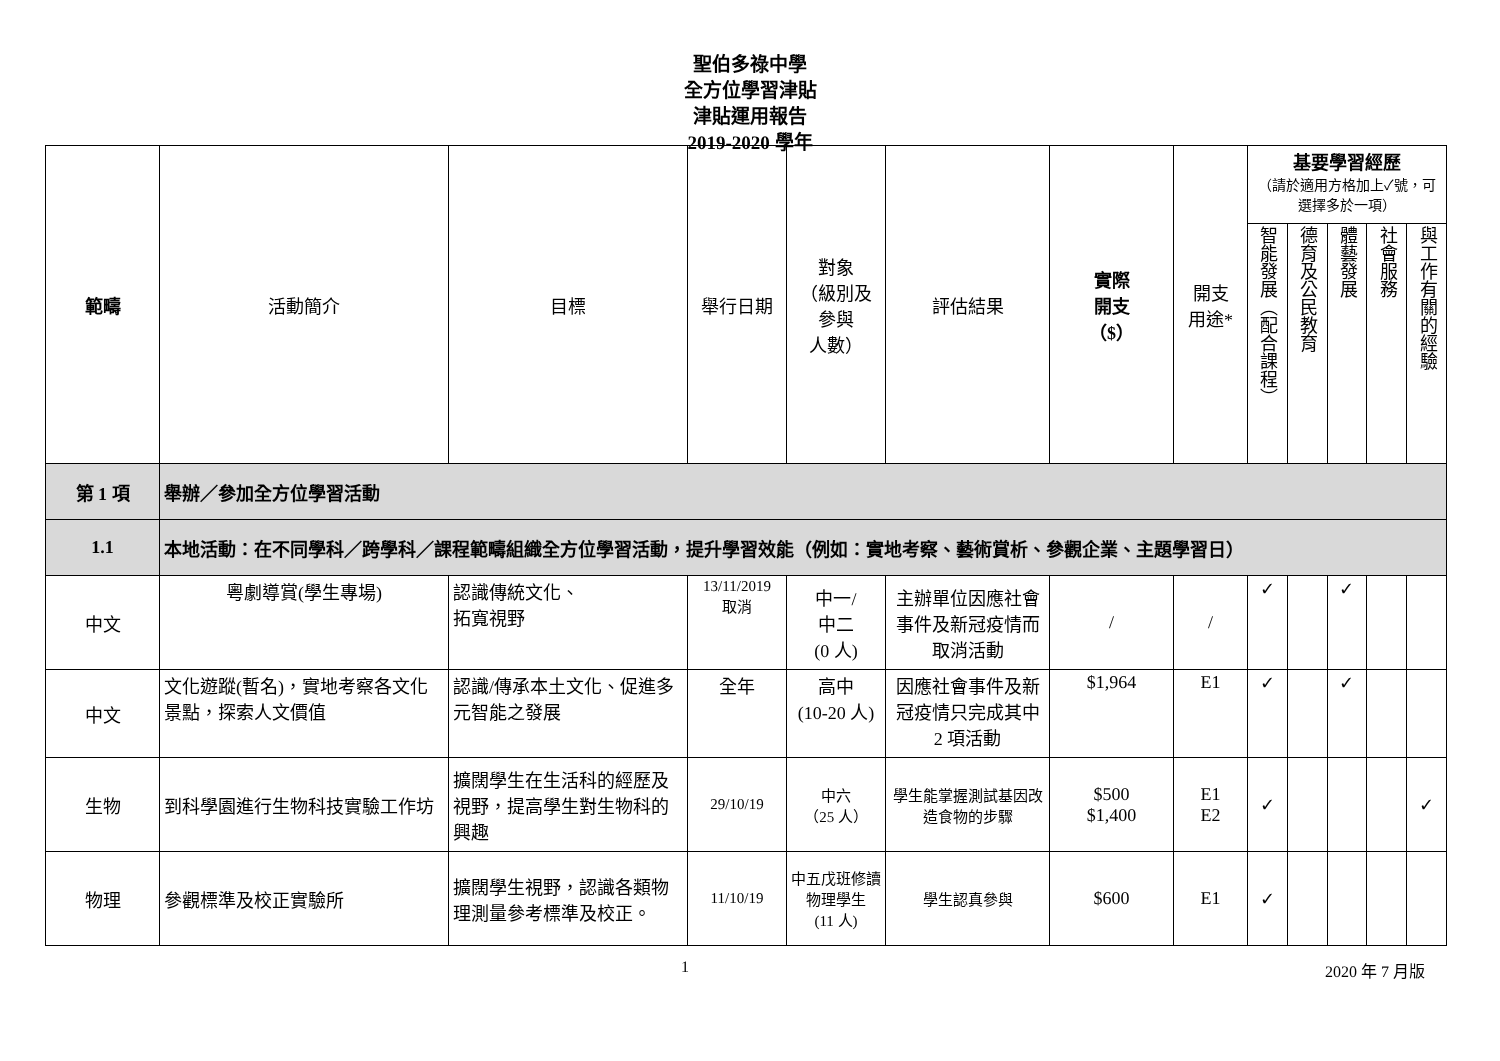聖伯多祿中學
全方位學習津貼
津貼運用報告
2019-2020 學年
| 範疇 | 活動簡介 | 目標 | 舉行日期 | 對象 （級別及 參與 人數） | 評估結果 | 實際 開支 （$） | 開支 用途* | 基要學習經歷 （請於適用方格加上✓號，可選擇多於一項） | | | | |
| --- | --- | --- | --- | --- | --- | --- | --- | --- | --- | --- | --- | --- |
| | | | | | | | | 智能發展（配合課程） | 德育及公民教育 | 體藝發展 | 社會服務 | 與工作有關的經驗 |
| 第 1 項 | 舉辦／參加全方位學習活動 | | | | | | | | | | | |
| 1.1 | 本地活動：在不同學科／跨學科／課程範疇組織全方位學習活動，提升學習效能（例如：實地考察、藝術賞析、參觀企業、主題學習日） | | | | | | | | | | | |
| 中文 | 粵劇導賞(學生專場) | 認識傳統文化、 拓寬視野 | 13/11/2019 取消 | 中一/ 中二 (0 人) | 主辦單位因應社會事件及新冠疫情而取消活動 | / | / | ✓ | | ✓ | | |
| 中文 | 文化遊蹤(暫名)，實地考察各文化景點，探索人文價值 | 認識/傳承本土文化、促進多元智能之發展 | 全年 | 高中 (10-20 人) | 因應社會事件及新冠疫情只完成其中 2 項活動 | $1,964 | E1 | ✓ | | ✓ | | |
| 生物 | 到科學園進行生物科技實驗工作坊 | 擴闊學生在生活科的經歷及視野，提高學生對生物科的興趣 | 29/10/19 | 中六 （25 人） | 學生能掌握測試基因改造食物的步驟 | $500 $1,400 | E1 E2 | ✓ | | | | ✓ |
| 物理 | 參觀標準及校正實驗所 | 擴闊學生視野，認識各類物理測量參考標準及校正。 | 11/10/19 | 中五戊班修讀物理學生 (11 人) | 學生認真參與 | $600 | E1 | ✓ | | | | |
1 2020 年 7 月版